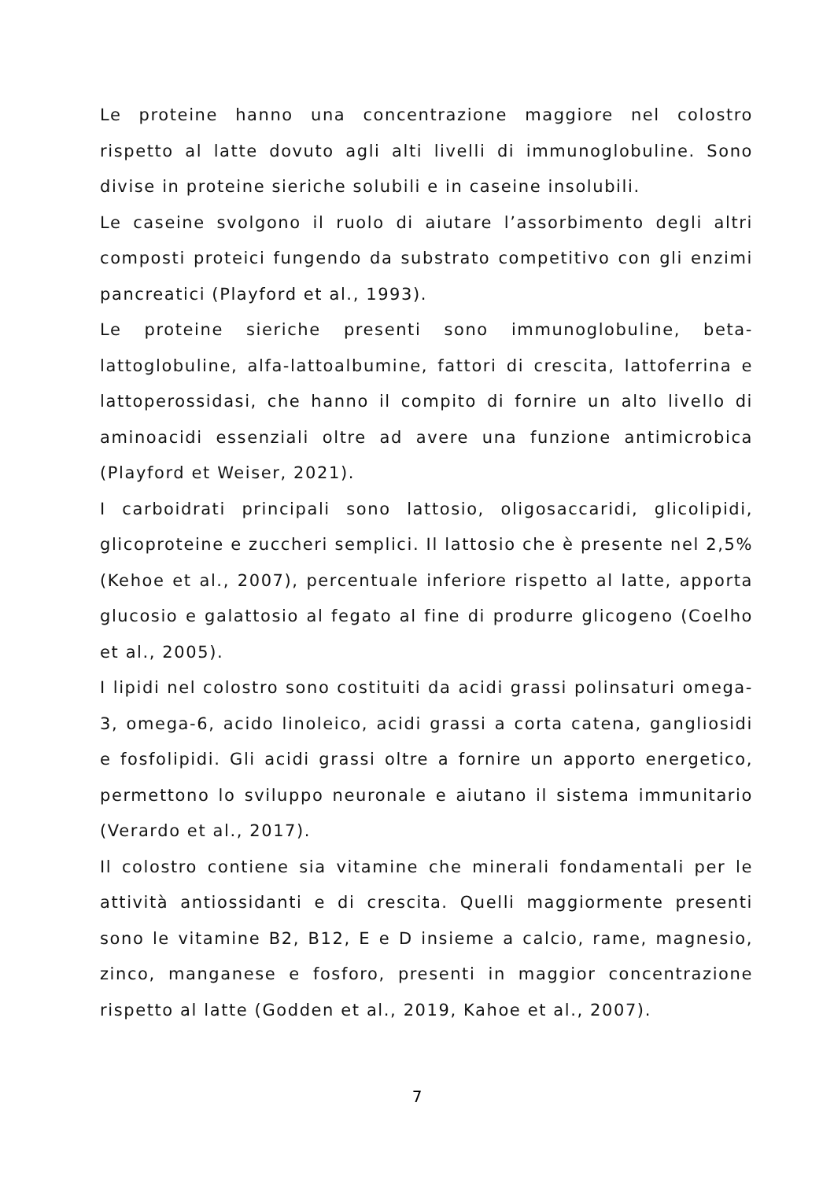Le proteine hanno una concentrazione maggiore nel colostro rispetto al latte dovuto agli alti livelli di immunoglobuline. Sono divise in proteine sieriche solubili e in caseine insolubili.
Le caseine svolgono il ruolo di aiutare l’assorbimento degli altri composti proteici fungendo da substrato competitivo con gli enzimi pancreatici (Playford et al., 1993).
Le proteine sieriche presenti sono immunoglobuline, beta-lattoglobuline, alfa-lattoalbumine, fattori di crescita, lattoferrina e lattoperossidasi, che hanno il compito di fornire un alto livello di aminoacidi essenziali oltre ad avere una funzione antimicrobica (Playford et Weiser, 2021).
I carboidrati principali sono lattosio, oligosaccaridi, glicolipidi, glicoproteine e zuccheri semplici. Il lattosio che è presente nel 2,5% (Kehoe et al., 2007), percentuale inferiore rispetto al latte, apporta glucosio e galattosio al fegato al fine di produrre glicogeno (Coelho et al., 2005).
I lipidi nel colostro sono costituiti da acidi grassi polinsaturi omega-3, omega-6, acido linoleico, acidi grassi a corta catena, gangliosidi e fosfolipidi. Gli acidi grassi oltre a fornire un apporto energetico, permettono lo sviluppo neuronale e aiutano il sistema immunitario (Verardo et al., 2017).
Il colostro contiene sia vitamine che minerali fondamentali per le attività antiossidanti e di crescita. Quelli maggiormente presenti sono le vitamine B2, B12, E e D insieme a calcio, rame, magnesio, zinco, manganese e fosforo, presenti in maggior concentrazione rispetto al latte (Godden et al., 2019, Kahoe et al., 2007).
7